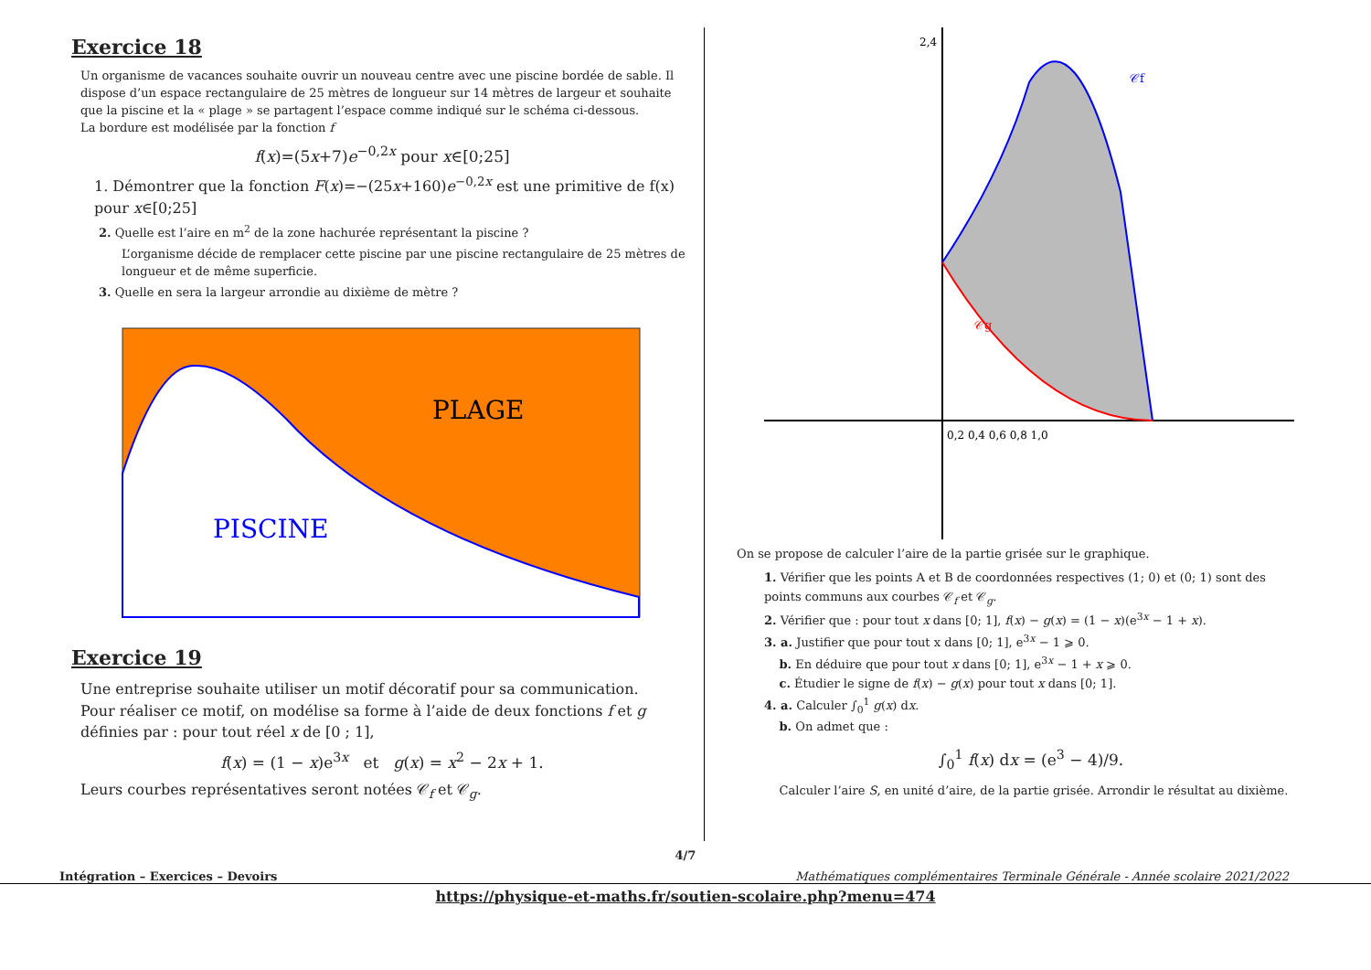Exercice 18
Un organisme de vacances souhaite ouvrir un nouveau centre avec une piscine bordée de sable. Il dispose d’un espace rectangulaire de 25 mètres de longueur sur 14 mètres de largeur et souhaite que la piscine et la « plage » se partagent l’espace comme indiqué sur le schéma ci-dessous.
La bordure est modélisée par la fonction f
f(x)=(5x+7)e<sup>−0,2x</sup> pour x∈[0;25]
1. Démontrer que la fonction F(x)=−(25x+160)e<sup>−0,2x</sup> est une primitive de f(x) pour x∈[0;25]
2. Quelle est l’aire en m<sup>2</sup> de la zone hachurée représentant la piscine ?
L’organisme décide de remplacer cette piscine par une piscine rectangulaire de 25 mètres de longueur et de même superficie.
3. Quelle en sera la largeur arrondie au dixième de mètre ?
PLAGE
PISCINE
Exercice 19
Une entreprise souhaite utiliser un motif décoratif pour sa communication.
Pour réaliser ce motif, on modélise sa forme à l’aide de deux fonctions f et g définies par : pour tout réel x de [0 ; 1],
f(x) = (1 − x)e<sup>3x</sup> et g(x) = x<sup>2</sup> − 2x + 1.
Leurs courbes représentatives seront notées 𝒞<sub>f</sub> et 𝒞<sub>g</sub>.
𝒞f
𝒞g
0,2 0,4 0,6 0,8 1,0
2,4
On se propose de calculer l’aire de la partie grisée sur le graphique.
1. Vérifier que les points A et B de coordonnées respectives (1; 0) et (0; 1) sont des points communs aux courbes 𝒞<sub>f</sub> et 𝒞<sub>g</sub>.
2. Vérifier que : pour tout x dans [0; 1], f(x) − g(x) = (1 − x)(e<sup>3x</sup> − 1 + x).
3. a. Justifier que pour tout x dans [0; 1], e<sup>3x</sup> − 1 ⩾ 0.
b. En déduire que pour tout x dans [0; 1], e<sup>3x</sup> − 1 + x ⩾ 0.
c. Étudier le signe de f(x) − g(x) pour tout x dans [0; 1].
4. a. Calculer ∫<sub>0</sub><sup>1</sup> g(x) dx.
b. On admet que :
∫<sub>0</sub><sup>1</sup> f(x) dx = (e<sup>3</sup> − 4)/9.
Calculer l’aire S, en unité d’aire, de la partie grisée. Arrondir le résultat au dixième.
4/7
Intégration – Exercices – Devoirs Mathématiques complémentaires Terminale Générale - Année scolaire 2021/2022
https://physique-et-maths.fr/soutien-scolaire.php?menu=474